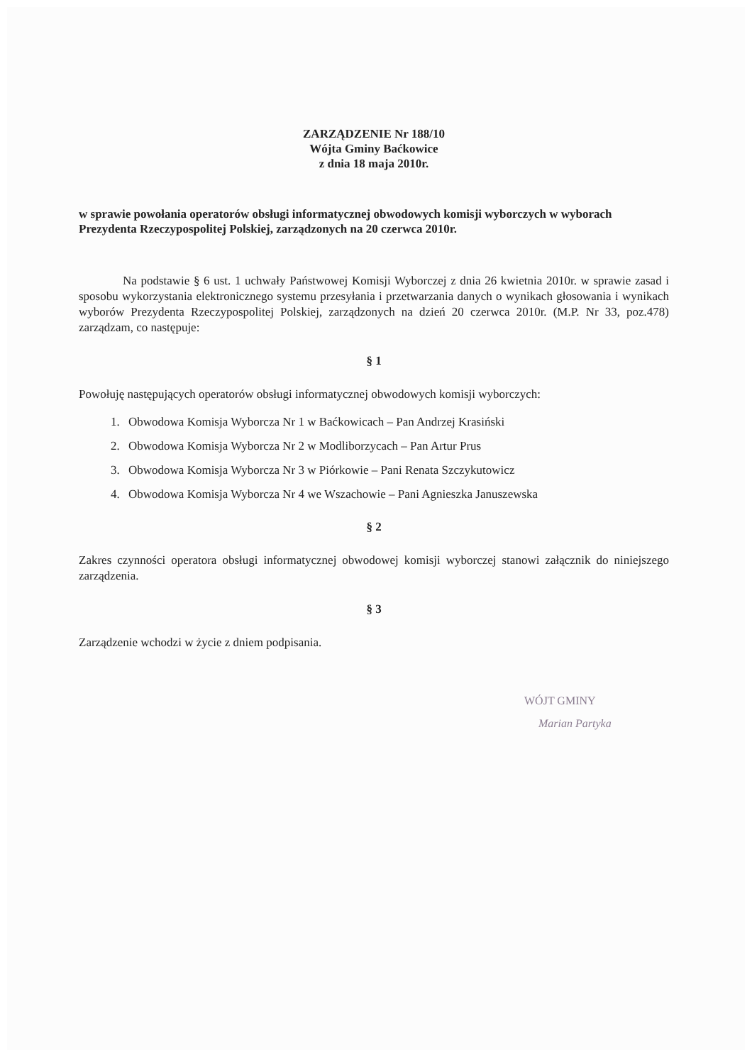ZARZĄDZENIE Nr 188/10
Wójta Gminy Baćkowice
z dnia 18 maja 2010r.
w sprawie powołania operatorów obsługi informatycznej obwodowych komisji wyborczych w wyborach Prezydenta Rzeczypospolitej Polskiej, zarządzonych na 20 czerwca 2010r.
Na podstawie § 6 ust. 1 uchwały Państwowej Komisji Wyborczej z dnia 26 kwietnia 2010r. w sprawie zasad i sposobu wykorzystania elektronicznego systemu przesyłania i przetwarzania danych o wynikach głosowania i wynikach wyborów Prezydenta Rzeczypospolitej Polskiej, zarządzonych na dzień 20 czerwca 2010r. (M.P. Nr 33, poz.478) zarządzam, co następuje:
§ 1
Powołuję następujących operatorów obsługi informatycznej obwodowych komisji wyborczych:
1. Obwodowa Komisja Wyborcza Nr 1 w Baćkowicach – Pan Andrzej Krasiński
2. Obwodowa Komisja Wyborcza Nr 2 w Modliborzycach – Pan Artur Prus
3. Obwodowa Komisja Wyborcza Nr 3 w Piórkowie – Pani Renata Szczykutowicz
4. Obwodowa Komisja Wyborcza Nr 4 we Wszachowie – Pani Agnieszka Januszewska
§ 2
Zakres czynności operatora obsługi informatycznej obwodowej komisji wyborczej stanowi załącznik do niniejszego zarządzenia.
§ 3
Zarządzenie wchodzi w życie z dniem podpisania.
WÓJT GMINY
Marian Partyka